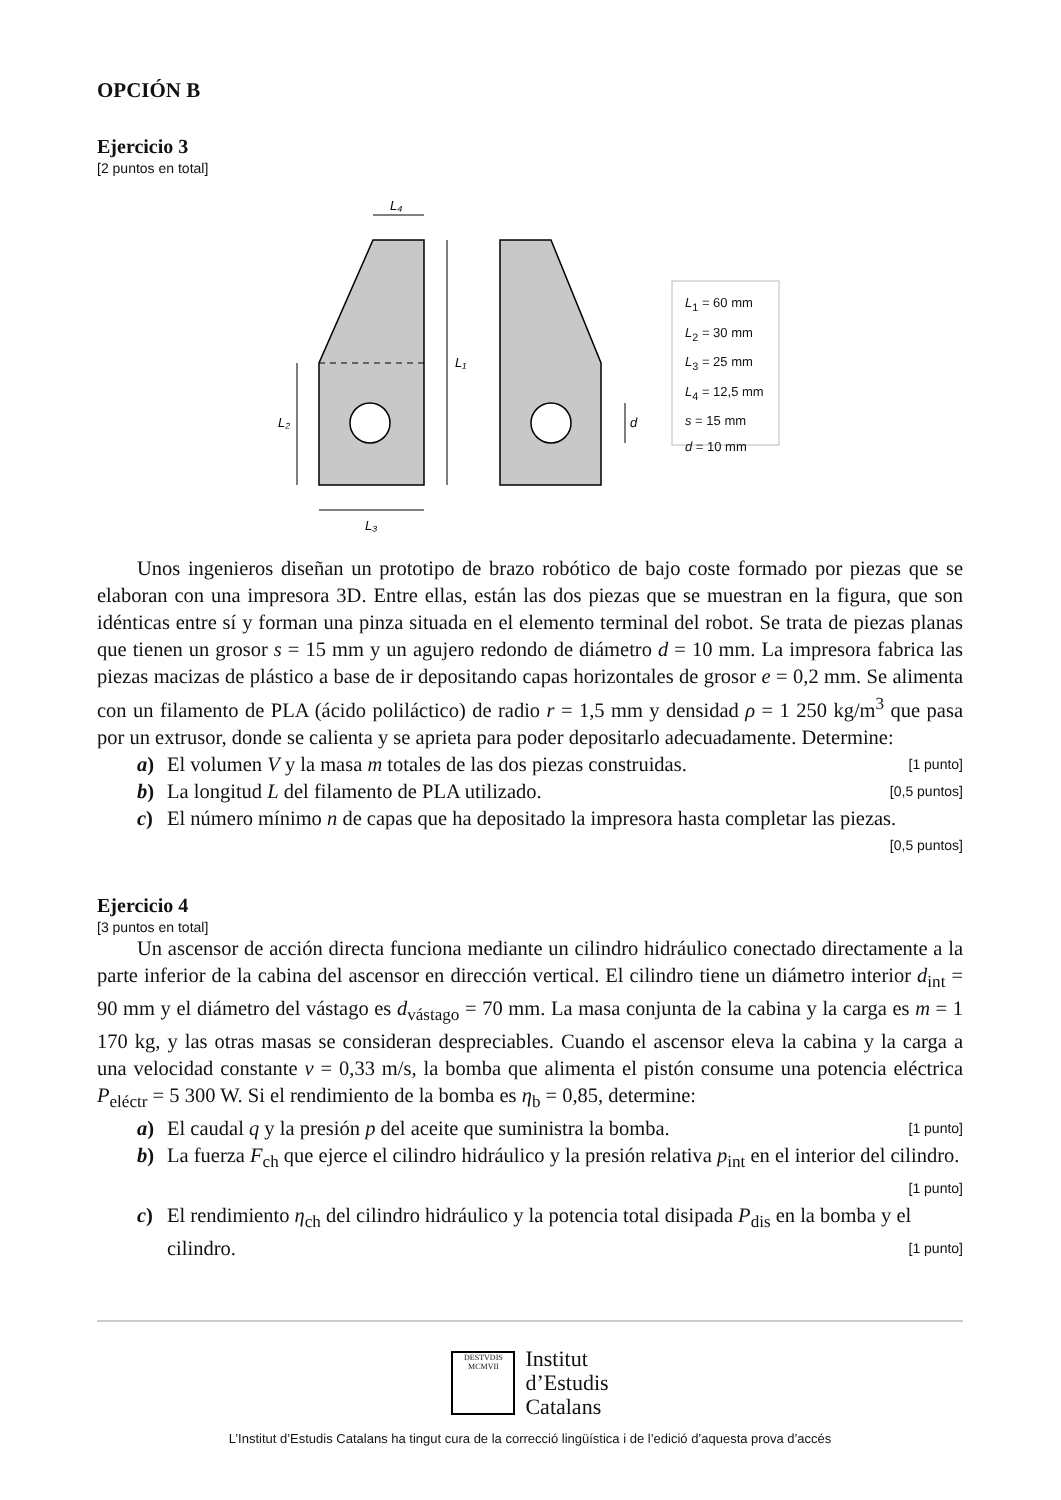OPCIÓN B
Ejercicio 3
[2 puntos en total]
L₄
L₁
L₂
L₃
d
L<sub>1</sub> = 60 mm
L<sub>2</sub> = 30 mm
L<sub>3</sub> = 25 mm
L<sub>4</sub> = 12,5 mm
s = 15 mm
d = 10 mm
Unos ingenieros diseñan un prototipo de brazo robótico de bajo coste formado por piezas que se elaboran con una impresora 3D. Entre ellas, están las dos piezas que se muestran en la figura, que son idénticas entre sí y forman una pinza situada en el elemento terminal del robot. Se trata de piezas planas que tienen un grosor s = 15 mm y un agujero redondo de diámetro d = 10 mm. La impresora fabrica las piezas macizas de plástico a base de ir depositando capas horizontales de grosor e = 0,2 mm. Se alimenta con un filamento de PLA (ácido poliláctico) de radio r = 1,5 mm y densidad ρ = 1 250 kg/m<sup>3</sup> que pasa por un extrusor, donde se calienta y se aprieta para poder depositarlo adecuadamente. Determine:
a) El volumen V y la masa m totales de las dos piezas construidas. [1 punto]
b) La longitud L del filamento de PLA utilizado. [0,5 puntos]
c) El número mínimo n de capas que ha depositado la impresora hasta completar las piezas. [0,5 puntos]
Ejercicio 4
[3 puntos en total]
Un ascensor de acción directa funciona mediante un cilindro hidráulico conectado directamente a la parte inferior de la cabina del ascensor en dirección vertical. El cilindro tiene un diámetro interior d<sub>int</sub> = 90 mm y el diámetro del vástago es d<sub>vástago</sub> = 70 mm. La masa conjunta de la cabina y la carga es m = 1 170 kg, y las otras masas se consideran despreciables. Cuando el ascensor eleva la cabina y la carga a una velocidad constante v = 0,33 m/s, la bomba que alimenta el pistón consume una potencia eléctrica P<sub>eléctr</sub> = 5 300 W. Si el rendimiento de la bomba es η<sub>b</sub> = 0,85, determine:
a) El caudal q y la presión p del aceite que suministra la bomba. [1 punto]
b) La fuerza F<sub>ch</sub> que ejerce el cilindro hidráulico y la presión relativa p<sub>int</sub> en el interior del cilindro. [1 punto]
c) El rendimiento η<sub>ch</sub> del cilindro hidráulico y la potencia total disipada P<sub>dis</sub> en la bomba y el cilindro. [1 punto]
DESTVDIS
MCMVII
Institut
d’Estudis
Catalans
L’Institut d’Estudis Catalans ha tingut cura de la correcció lingüística i de l’edició d’aquesta prova d’accés